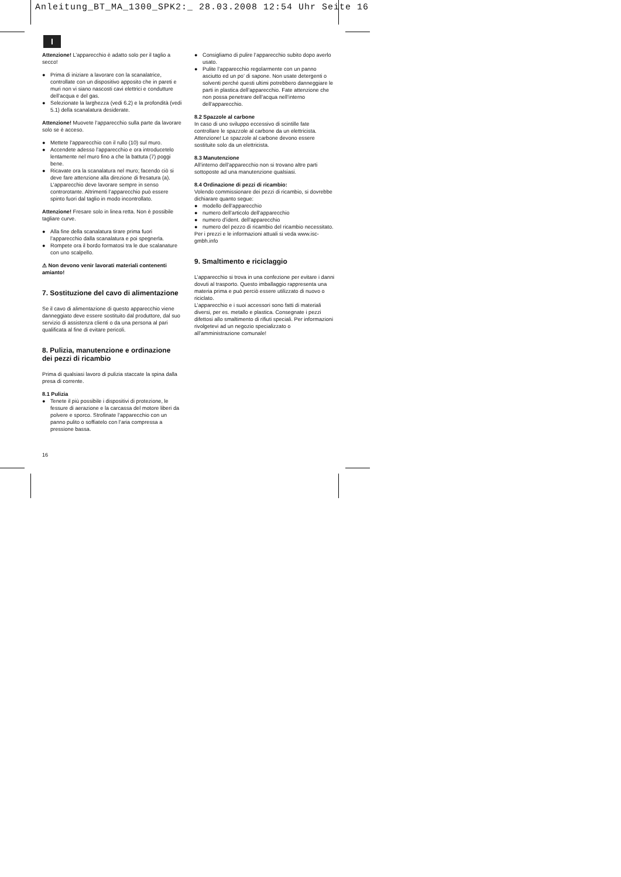Anleitung_BT_MA_1300_SPK2:_ 28.03.2008 12:54 Uhr Seite 16
I
Attenzione! L’apparecchio è adatto solo per il taglio a secco!
● Prima di iniziare a lavorare con la scanalatrice, controllate con un dispositivo apposito che in pareti e muri non vi siano nascosti cavi elettrici e condutture dell’acqua e del gas.
● Selezionate la larghezza (vedi 6.2) e la profondità (vedi 5.1) della scanalatura desiderate.
Attenzione! Muovete l’apparecchio sulla parte da lavorare solo se è acceso.
● Mettete l’apparecchio con il rullo (10) sul muro.
● Accendete adesso l’apparecchio e ora introducetelo lentamente nel muro fino a che la battuta (7) poggi bene.
● Ricavate ora la scanalatura nel muro; facendo ciò si deve fare attenzione alla direzione di fresatura (a). L’apparecchio deve lavorare sempre in senso controrotante. Altrimenti l’apparecchio può essere spinto fuori dal taglio in modo incontrollato.
Attenzione! Fresare solo in linea retta. Non è possibile tagliare curve.
● Alla fine della scanalatura tirare prima fuori l’apparecchio dalla scanalatura e poi spegnerla.
● Rompete ora il bordo formatosi tra le due scalanature con uno scalpello.
⚠ Non devono venir lavorati materiali contenenti amianto!
7. Sostituzione del cavo di alimentazione
Se il cavo di alimentazione di questo apparecchio viene danneggiato deve essere sostituito dal produttore, dal suo servizio di assistenza clienti o da una persona al pari qualificata al fine di evitare pericoli.
8. Pulizia, manutenzione e ordinazione dei pezzi di ricambio
Prima di qualsiasi lavoro di pulizia staccate la spina dalla presa di corrente.
8.1 Pulizia
● Tenete il più possibile i dispositivi di protezione, le fessure di aerazione e la carcassa del motore liberi da polvere e sporco. Strofinate l’apparecchio con un panno pulito o soffiatelo con l’aria compressa a pressione bassa.
● Consigliamo di pulire l’apparecchio subito dopo averlo usato.
● Pulite l’apparecchio regolarmente con un panno asciutto ed un po’ di sapone. Non usate detergenti o solventi perché questi ultimi potrebbero danneggiare le parti in plastica dell’apparecchio. Fate attenzione che non possa penetrare dell’acqua nell’interno dell’apparecchio.
8.2 Spazzole al carbone
In caso di uno sviluppo eccessivo di scintille fate controllare le spazzole al carbone da un elettricista. Attenzione! Le spazzole al carbone devono essere sostituite solo da un elettricista.
8.3 Manutenzione
All’interno dell’apparecchio non si trovano altre parti sottoposte ad una manutenzione qualsiasi.
8.4 Ordinazione di pezzi di ricambio:
Volendo commissionare dei pezzi di ricambio, si dovrebbe dichiarare quanto segue:
● modello dell’apparecchio
● numero dell’articolo dell’apparecchio
● numero d’ident. dell’apparecchio
● numero del pezzo di ricambio del ricambio necessitato.
Per i prezzi e le informazioni attuali si veda www.isc-gmbh.info
9. Smaltimento e riciclaggio
L’apparecchio si trova in una confezione per evitare i danni dovuti al trasporto. Questo imballaggio rappresenta una materia prima e può perciò essere utilizzato di nuovo o riciclato.
L’apparecchio e i suoi accessori sono fatti di materiali diversi, per es. metallo e plastica. Consegnate i pezzi difettosi allo smaltimento di rifiuti speciali. Per informazioni rivolgetevi ad un negozio specializzato o all’amministrazione comunale!
16